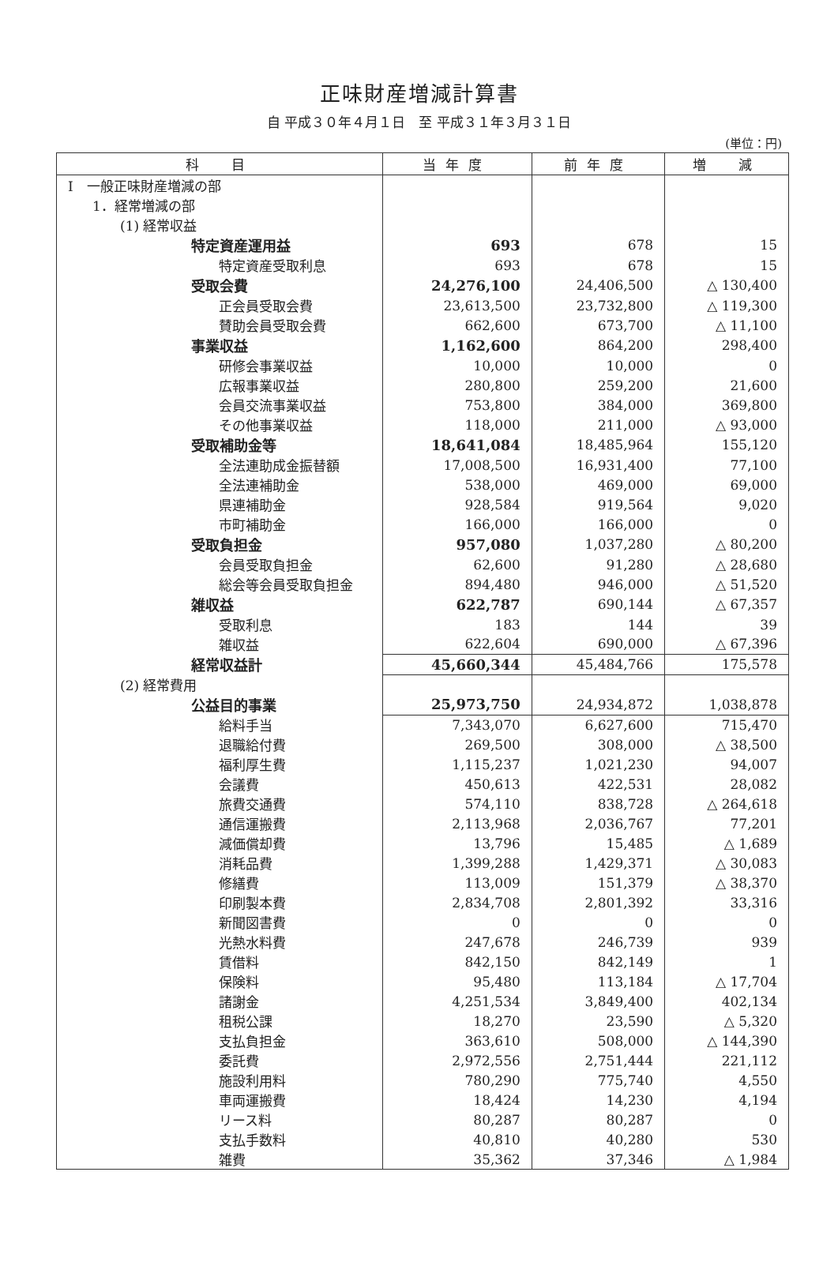正味財産増減計算書
自 平成３０年４月１日　至 平成３１年３月３１日
(単位：円)
| 科 目 | 当年度 | 前年度 | 増 減 |
| --- | --- | --- | --- |
| Ⅰ 一般正味財産増減の部 | | | |
| 1．経常増減の部 | | | |
| (1) 経常収益 | | | |
| 特定資産運用益 | 693 | 678 | 15 |
| 特定資産受取利息 | 693 | 678 | 15 |
| 受取会費 | 24,276,100 | 24,406,500 | △ 130,400 |
| 正会員受取会費 | 23,613,500 | 23,732,800 | △ 119,300 |
| 賛助会員受取会費 | 662,600 | 673,700 | △ 11,100 |
| 事業収益 | 1,162,600 | 864,200 | 298,400 |
| 研修会事業収益 | 10,000 | 10,000 | 0 |
| 広報事業収益 | 280,800 | 259,200 | 21,600 |
| 会員交流事業収益 | 753,800 | 384,000 | 369,800 |
| その他事業収益 | 118,000 | 211,000 | △ 93,000 |
| 受取補助金等 | 18,641,084 | 18,485,964 | 155,120 |
| 全法連助成金振替額 | 17,008,500 | 16,931,400 | 77,100 |
| 全法連補助金 | 538,000 | 469,000 | 69,000 |
| 県連補助金 | 928,584 | 919,564 | 9,020 |
| 市町補助金 | 166,000 | 166,000 | 0 |
| 受取負担金 | 957,080 | 1,037,280 | △ 80,200 |
| 会員受取負担金 | 62,600 | 91,280 | △ 28,680 |
| 総会等会員受取負担金 | 894,480 | 946,000 | △ 51,520 |
| 雑収益 | 622,787 | 690,144 | △ 67,357 |
| 受取利息 | 183 | 144 | 39 |
| 雑収益 | 622,604 | 690,000 | △ 67,396 |
| 経常収益計 | 45,660,344 | 45,484,766 | 175,578 |
| (2) 経常費用 | | | |
| 公益目的事業 | 25,973,750 | 24,934,872 | 1,038,878 |
| 給料手当 | 7,343,070 | 6,627,600 | 715,470 |
| 退職給付費 | 269,500 | 308,000 | △ 38,500 |
| 福利厚生費 | 1,115,237 | 1,021,230 | 94,007 |
| 会議費 | 450,613 | 422,531 | 28,082 |
| 旅費交通費 | 574,110 | 838,728 | △ 264,618 |
| 通信運搬費 | 2,113,968 | 2,036,767 | 77,201 |
| 減価償却費 | 13,796 | 15,485 | △ 1,689 |
| 消耗品費 | 1,399,288 | 1,429,371 | △ 30,083 |
| 修繕費 | 113,009 | 151,379 | △ 38,370 |
| 印刷製本費 | 2,834,708 | 2,801,392 | 33,316 |
| 新聞図書費 | 0 | 0 | 0 |
| 光熱水料費 | 247,678 | 246,739 | 939 |
| 賃借料 | 842,150 | 842,149 | 1 |
| 保険料 | 95,480 | 113,184 | △ 17,704 |
| 諸謝金 | 4,251,534 | 3,849,400 | 402,134 |
| 租税公課 | 18,270 | 23,590 | △ 5,320 |
| 支払負担金 | 363,610 | 508,000 | △ 144,390 |
| 委託費 | 2,972,556 | 2,751,444 | 221,112 |
| 施設利用料 | 780,290 | 775,740 | 4,550 |
| 車両運搬費 | 18,424 | 14,230 | 4,194 |
| リース料 | 80,287 | 80,287 | 0 |
| 支払手数料 | 40,810 | 40,280 | 530 |
| 雑費 | 35,362 | 37,346 | △ 1,984 |